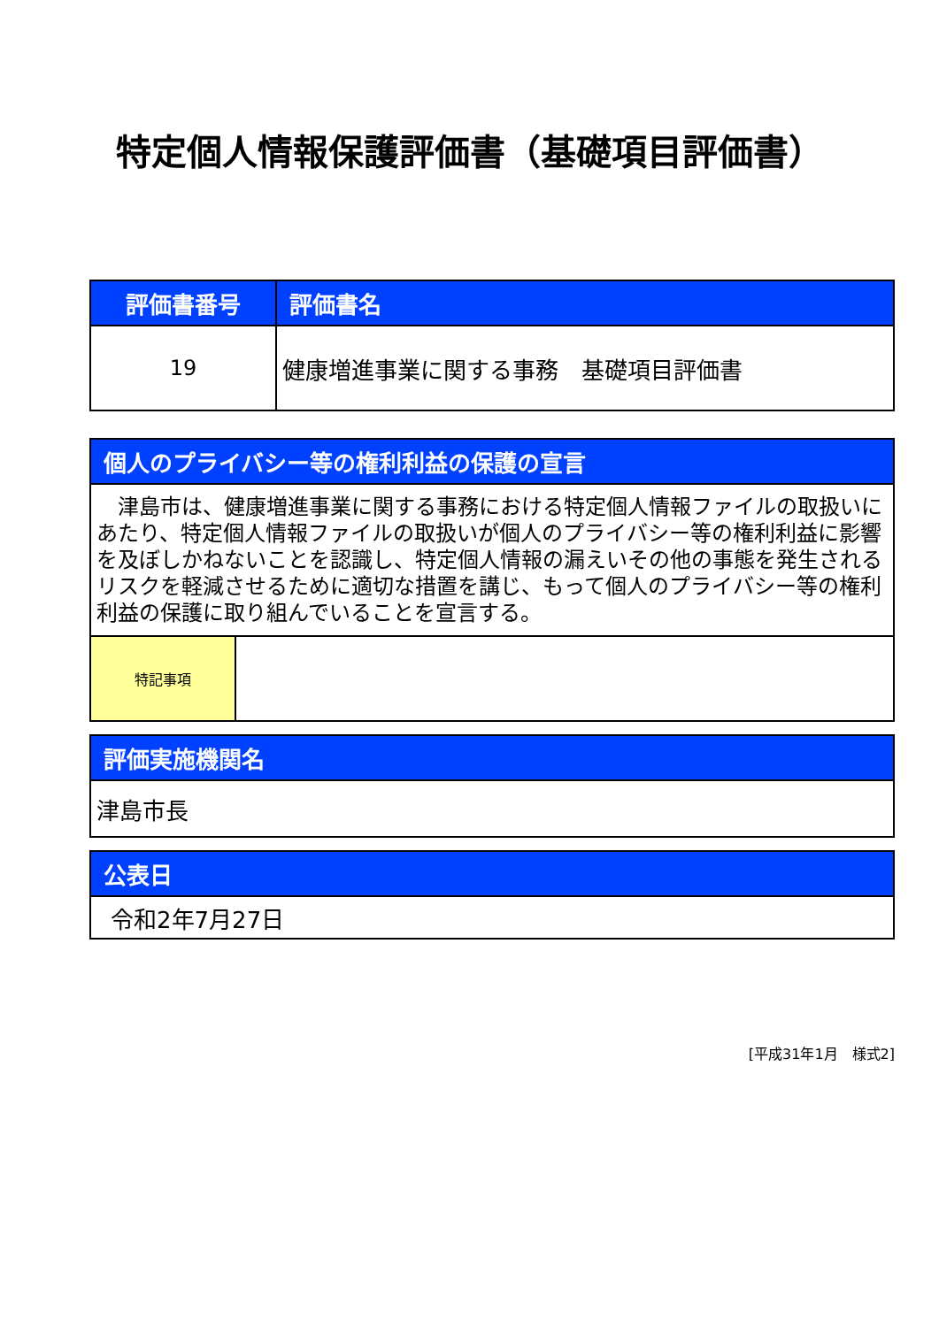特定個人情報保護評価書（基礎項目評価書）
| 評価書番号 | 評価書名 |
| --- | --- |
| 19 | 健康増進事業に関する事務 基礎項目評価書 |
| 個人のプライバシー等の権利利益の保護の宣言 | |
| --- | --- |
| 津島市は、健康増進事業に関する事務における特定個人情報ファイルの取扱いにあたり、特定個人情報ファイルの取扱いが個人のプライバシー等の権利利益に影響を及ぼしかねないことを認識し、特定個人情報の漏えいその他の事態を発生されるリスクを軽減させるために適切な措置を講じ、もって個人のプライバシー等の権利利益の保護に取り組んでいることを宣言する。 | |
| 特記事項 | |
| 評価実施機関名 |
| --- |
| 津島市長 |
| 公表日 |
| --- |
| 令和2年7月27日 |
[平成31年1月　様式2]